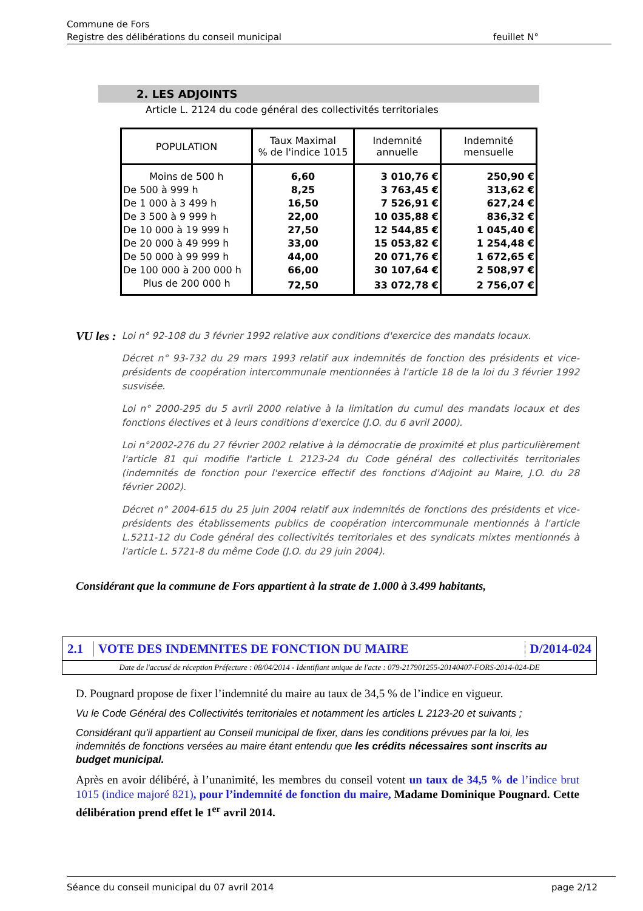Commune de Fors
Registre des délibérations du conseil municipal feuillet N°
2. LES ADJOINTS
Article L. 2124 du code général des collectivités territoriales
| POPULATION | Taux Maximal % de l'indice 1015 | Indemnité annuelle | Indemnité mensuelle |
| --- | --- | --- | --- |
| Moins de 500 h | 6,60 | 3 010,76 € | 250,90 € |
| De 500 à 999 h | 8,25 | 3 763,45 € | 313,62 € |
| De 1 000 à 3 499 h | 16,50 | 7 526,91 € | 627,24 € |
| De 3 500 à 9 999 h | 22,00 | 10 035,88 € | 836,32 € |
| De 10 000 à 19 999 h | 27,50 | 12 544,85 € | 1 045,40 € |
| De 20 000 à 49 999 h | 33,00 | 15 053,82 € | 1 254,48 € |
| De 50 000 à 99 999 h | 44,00 | 20 071,76 € | 1 672,65 € |
| De 100 000 à 200 000 h | 66,00 | 30 107,64 € | 2 508,97 € |
| Plus de 200 000 h | 72,50 | 33 072,78 € | 2 756,07 € |
VU les :
Loi n° 92-108 du 3 février 1992 relative aux conditions d'exercice des mandats locaux.
Décret n° 93-732 du 29 mars 1993 relatif aux indemnités de fonction des présidents et vice-présidents de coopération intercommunale mentionnées à l'article 18 de la loi du 3 février 1992 susvisée.
Loi n° 2000-295 du 5 avril 2000 relative à la limitation du cumul des mandats locaux et des fonctions électives et à leurs conditions d'exercice (J.O. du 6 avril 2000).
Loi n°2002-276 du 27 février 2002 relative à la démocratie de proximité et plus particulièrement l'article 81 qui modifie l'article L 2123-24 du Code général des collectivités territoriales (indemnités de fonction pour l'exercice effectif des fonctions d'Adjoint au Maire, J.O. du 28 février 2002).
Décret n° 2004-615 du 25 juin 2004 relatif aux indemnités de fonctions des présidents et vice-présidents des établissements publics de coopération intercommunale mentionnés à l'article L.5211-12 du Code général des collectivités territoriales et des syndicats mixtes mentionnés à l'article L. 5721-8 du même Code (J.O. du 29 juin 2004).
Considérant que la commune de Fors appartient à la strate de 1.000 à 3.499 habitants,
2.1
VOTE DES INDEMNITES DE FONCTION DU MAIRE
D/2014-024
Date de l'accusé de réception Préfecture : 08/04/2014 - Identifiant unique de l'acte : 079-217901255-20140407-FORS-2014-024-DE
D. Pougnard propose de fixer l’indemnité du maire au taux de 34,5 % de l’indice en vigueur.
Vu le Code Général des Collectivités territoriales et notamment les articles L 2123-20 et suivants ;
Considérant qu'il appartient au Conseil municipal de fixer, dans les conditions prévues par la loi, les indemnités de fonctions versées au maire étant entendu que les crédits nécessaires sont inscrits au budget municipal.
Après en avoir délibéré, à l’unanimité, les membres du conseil votent un taux de 34,5 % de l’indice brut 1015 (indice majoré 821), pour l’indemnité de fonction du maire, Madame Dominique Pougnard. Cette délibération prend effet le 1<sup>er</sup> avril 2014.
Séance du conseil municipal du 07 avril 2014 page 2/12